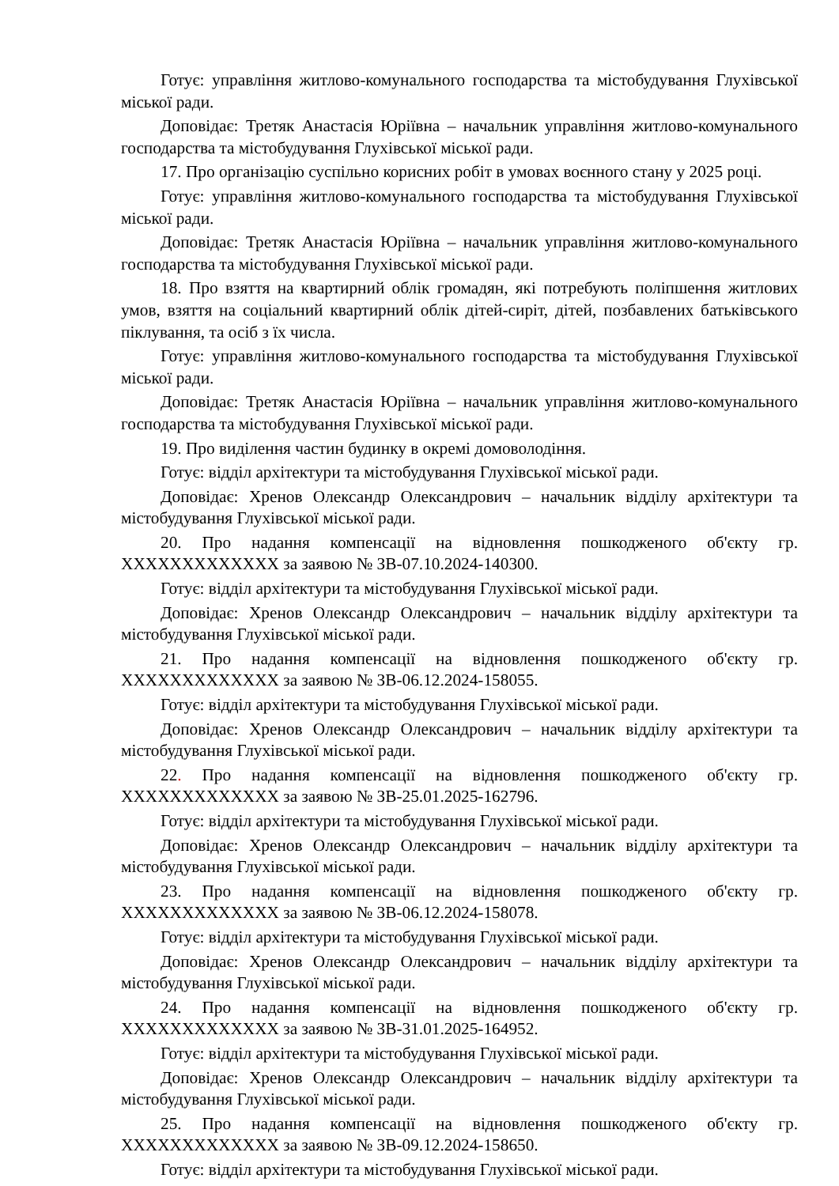Готує: управління житлово-комунального господарства та містобудування Глухівської міської ради.
Доповідає: Третяк Анастасія Юріївна – начальник управління житлово-комунального господарства та містобудування Глухівської міської ради.
17. Про організацію суспільно корисних робіт в умовах воєнного стану у 2025 році.
Готує: управління житлово-комунального господарства та містобудування Глухівської міської ради.
Доповідає: Третяк Анастасія Юріївна – начальник управління житлово-комунального господарства та містобудування Глухівської міської ради.
18. Про взяття на квартирний облік громадян, які потребують поліпшення житлових умов, взяття на соціальний квартирний облік дітей-сиріт, дітей, позбавлених батьківського піклування, та осіб з їх числа.
Готує: управління житлово-комунального господарства та містобудування Глухівської міської ради.
Доповідає: Третяк Анастасія Юріївна – начальник управління житлово-комунального господарства та містобудування Глухівської міської ради.
19. Про виділення частин будинку в окремі домоволодіння.
Готує: відділ архітектури та містобудування Глухівської міської ради.
Доповідає: Хренов Олександр Олександрович – начальник відділу архітектури та містобудування Глухівської міської ради.
20. Про надання компенсації на відновлення пошкодженого об'єкту гр. XXXXXXXXXXXXX за заявою № ЗВ-07.10.2024-140300.
Готує: відділ архітектури та містобудування Глухівської міської ради.
Доповідає: Хренов Олександр Олександрович – начальник відділу архітектури та містобудування Глухівської міської ради.
21. Про надання компенсації на відновлення пошкодженого об'єкту гр. XXXXXXXXXXXXX за заявою № ЗВ-06.12.2024-158055.
Готує: відділ архітектури та містобудування Глухівської міської ради.
Доповідає: Хренов Олександр Олександрович – начальник відділу архітектури та містобудування Глухівської міської ради.
22. Про надання компенсації на відновлення пошкодженого об'єкту гр. XXXXXXXXXXXXX за заявою № ЗВ-25.01.2025-162796.
Готує: відділ архітектури та містобудування Глухівської міської ради.
Доповідає: Хренов Олександр Олександрович – начальник відділу архітектури та містобудування Глухівської міської ради.
23. Про надання компенсації на відновлення пошкодженого об'єкту гр. XXXXXXXXXXXXX за заявою № ЗВ-06.12.2024-158078.
Готує: відділ архітектури та містобудування Глухівської міської ради.
Доповідає: Хренов Олександр Олександрович – начальник відділу архітектури та містобудування Глухівської міської ради.
24. Про надання компенсації на відновлення пошкодженого об'єкту гр. XXXXXXXXXXXXX за заявою № ЗВ-31.01.2025-164952.
Готує: відділ архітектури та містобудування Глухівської міської ради.
Доповідає: Хренов Олександр Олександрович – начальник відділу архітектури та містобудування Глухівської міської ради.
25. Про надання компенсації на відновлення пошкодженого об'єкту гр. XXXXXXXXXXXXX за заявою № ЗВ-09.12.2024-158650.
Готує: відділ архітектури та містобудування Глухівської міської ради.